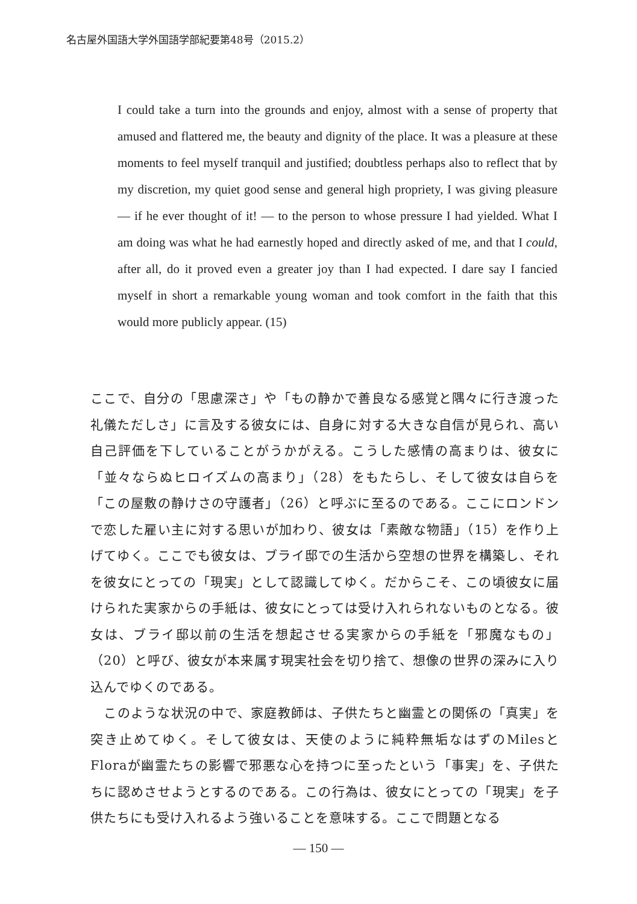名古屋外国語大学外国語学部紀要第48号（2015.2）
I could take a turn into the grounds and enjoy, almost with a sense of property that amused and flattered me, the beauty and dignity of the place. It was a pleasure at these moments to feel myself tranquil and justified; doubtless perhaps also to reflect that by my discretion, my quiet good sense and general high propriety, I was giving pleasure — if he ever thought of it! — to the person to whose pressure I had yielded. What I am doing was what he had earnestly hoped and directly asked of me, and that I could, after all, do it proved even a greater joy than I had expected. I dare say I fancied myself in short a remarkable young woman and took comfort in the faith that this would more publicly appear. (15)
ここで、自分の「思慮深さ」や「もの静かで善良なる感覚と隅々に行き渡った礼儀ただしさ」に言及する彼女には、自身に対する大きな自信が見られ、高い自己評価を下していることがうかがえる。こうした感情の高まりは、彼女に「並々ならぬヒロイズムの高まり」（28）をもたらし、そして彼女は自らを「この屋敷の静けさの守護者」（26）と呼ぶに至るのである。ここにロンドンで恋した雇い主に対する思いが加わり、彼女は「素敵な物語」（15）を作り上げてゆく。ここでも彼女は、ブライ邸での生活から空想の世界を構築し、それを彼女にとっての「現実」として認識してゆく。だからこそ、この頃彼女に届けられた実家からの手紙は、彼女にとっては受け入れられないものとなる。彼女は、ブライ邸以前の生活を想起させる実家からの手紙を「邪魔なもの」（20）と呼び、彼女が本来属す現実社会を切り捨て、想像の世界の深みに入り込んでゆくのである。
　このような状況の中で、家庭教師は、子供たちと幽霊との関係の「真実」を突き止めてゆく。そして彼女は、天使のように純粋無垢なはずのMilesとFloraが幽霊たちの影響で邪悪な心を持つに至ったという「事実」を、子供たちに認めさせようとするのである。この行為は、彼女にとっての「現実」を子供たちにも受け入れるよう強いることを意味する。ここで問題となる
— 150 —